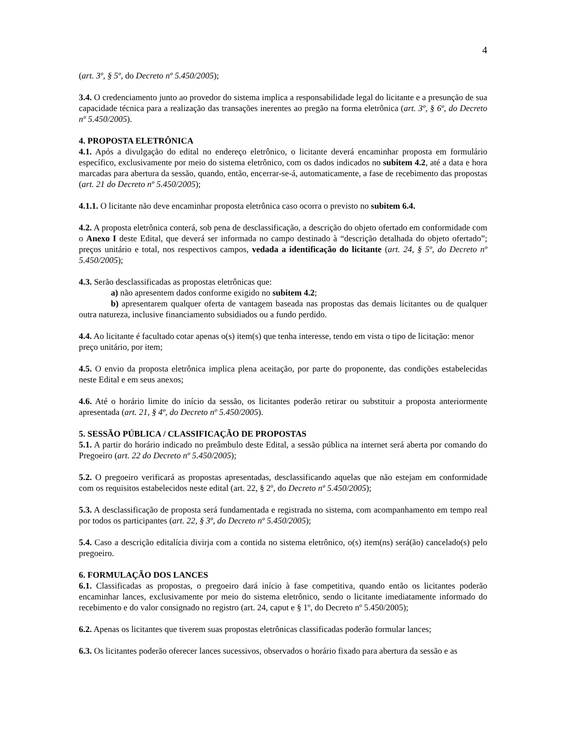4
(art. 3º, § 5º, do Decreto nº 5.450/2005);
3.4. O credenciamento junto ao provedor do sistema implica a responsabilidade legal do licitante e a presunção de sua capacidade técnica para a realização das transações inerentes ao pregão na forma eletrônica (art. 3º, § 6º, do Decreto nº 5.450/2005).
4. PROPOSTA ELETRÔNICA
4.1. Após a divulgação do edital no endereço eletrônico, o licitante deverá encaminhar proposta em formulário específico, exclusivamente por meio do sistema eletrônico, com os dados indicados no subitem 4.2, até a data e hora marcadas para abertura da sessão, quando, então, encerrar-se-á, automaticamente, a fase de recebimento das propostas (art. 21 do Decreto nº 5.450/2005);
4.1.1. O licitante não deve encaminhar proposta eletrônica caso ocorra o previsto no subitem 6.4.
4.2. A proposta eletrônica conterá, sob pena de desclassificação, a descrição do objeto ofertado em conformidade com o Anexo I deste Edital, que deverá ser informada no campo destinado à “descrição detalhada do objeto ofertado”; preços unitário e total, nos respectivos campos, vedada a identificação do licitante (art. 24, § 5º, do Decreto nº 5.450/2005);
4.3. Serão desclassificadas as propostas eletrônicas que:
a) não apresentem dados conforme exigido no subitem 4.2;
b) apresentarem qualquer oferta de vantagem baseada nas propostas das demais licitantes ou de qualquer outra natureza, inclusive financiamento subsidiados ou a fundo perdido.
4.4. Ao licitante é facultado cotar apenas o(s) item(s) que tenha interesse, tendo em vista o tipo de licitação: menor preço unitário, por item;
4.5. O envio da proposta eletrônica implica plena aceitação, por parte do proponente, das condições estabelecidas neste Edital e em seus anexos;
4.6. Até o horário limite do início da sessão, os licitantes poderão retirar ou substituir a proposta anteriormente apresentada (art. 21, § 4º, do Decreto nº 5.450/2005).
5. SESSÃO PÚBLICA / CLASSIFICAÇÃO DE PROPOSTAS
5.1. A partir do horário indicado no preâmbulo deste Edital, a sessão pública na internet será aberta por comando do Pregoeiro (art. 22 do Decreto nº 5.450/2005);
5.2. O pregoeiro verificará as propostas apresentadas, desclassificando aquelas que não estejam em conformidade com os requisitos estabelecidos neste edital (art. 22, § 2º, do Decreto nº 5.450/2005);
5.3. A desclassificação de proposta será fundamentada e registrada no sistema, com acompanhamento em tempo real por todos os participantes (art. 22, § 3º, do Decreto nº 5.450/2005);
5.4. Caso a descrição editalícia divirja com a contida no sistema eletrônico, o(s) item(ns) será(ão) cancelado(s) pelo pregoeiro.
6. FORMULAÇÃO DOS LANCES
6.1. Classificadas as propostas, o pregoeiro dará início à fase competitiva, quando então os licitantes poderão encaminhar lances, exclusivamente por meio do sistema eletrônico, sendo o licitante imediatamente informado do recebimento e do valor consignado no registro (art. 24, caput e § 1º, do Decreto nº 5.450/2005);
6.2. Apenas os licitantes que tiverem suas propostas eletrônicas classificadas poderão formular lances;
6.3. Os licitantes poderão oferecer lances sucessivos, observados o horário fixado para abertura da sessão e as